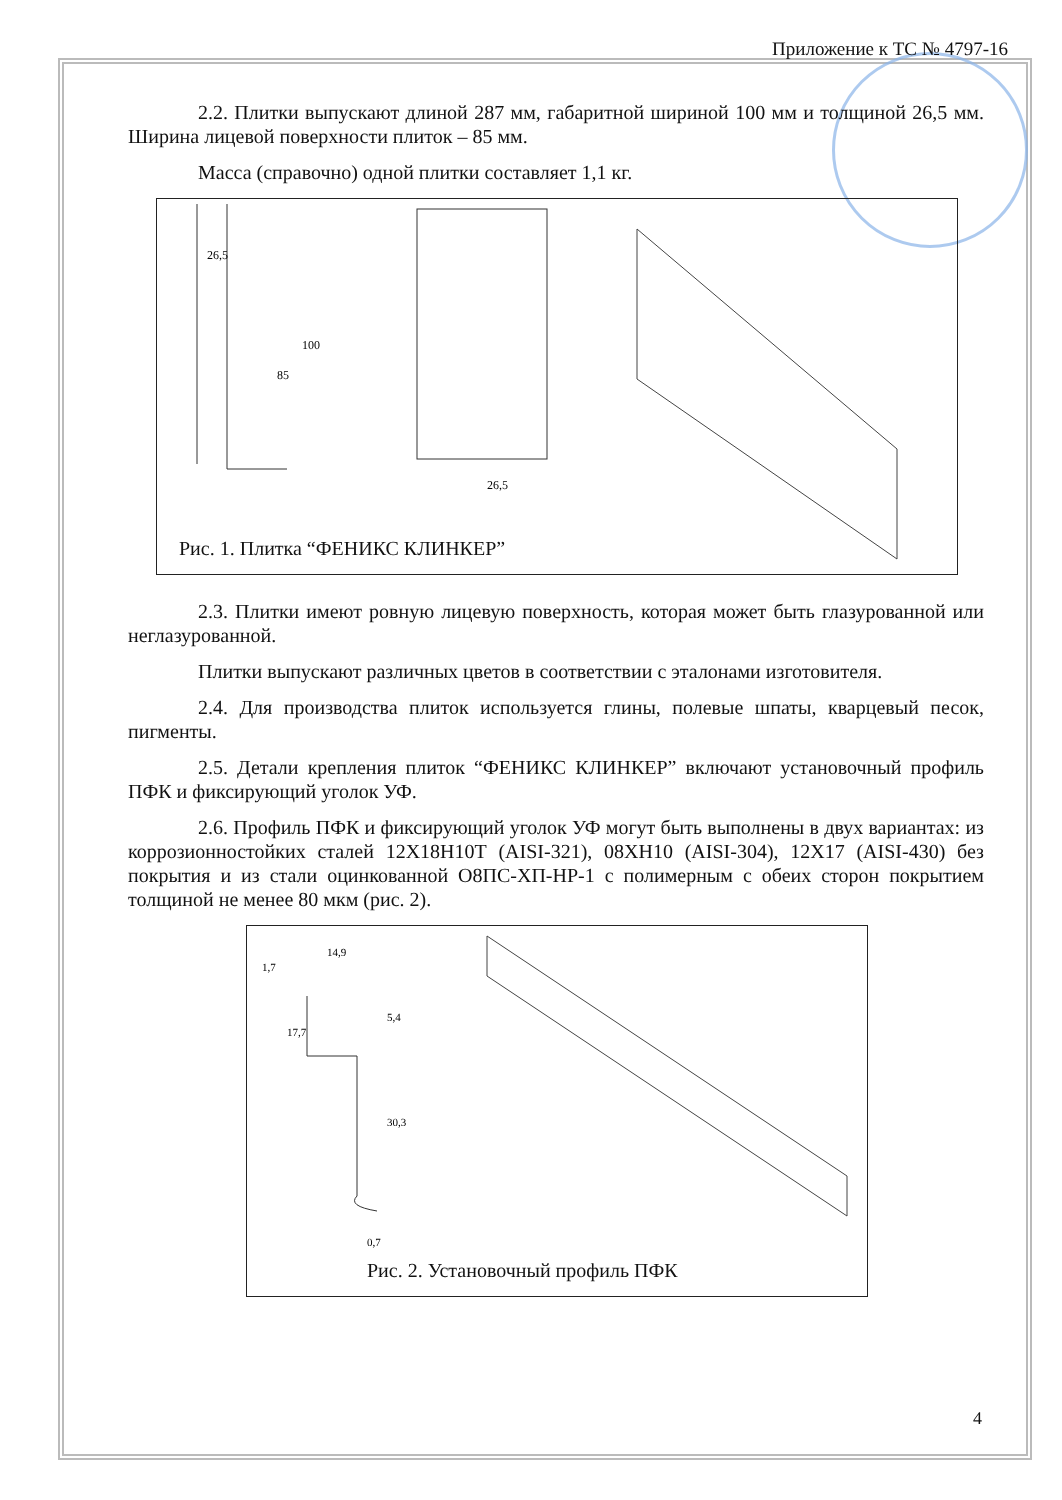Приложение к ТС № 4797-16
2.2. Плитки выпускают длиной 287 мм, габаритной шириной 100 мм и толщиной 26,5 мм. Ширина лицевой поверхности плиток – 85 мм.
Масса (справочно) одной плитки составляет 1,1 кг.
26,5
85
100
26,5
Рис. 1. Плитка “ФЕНИКС КЛИНКЕР”
2.3. Плитки имеют ровную лицевую поверхность, которая может быть глазурованной или неглазурованной.
Плитки выпускают различных цветов в соответствии с эталонами изготовителя.
2.4. Для производства плиток используется глины, полевые шпаты, кварцевый песок, пигменты.
2.5. Детали крепления плиток “ФЕНИКС КЛИНКЕР” включают установочный профиль ПФК и фиксирующий уголок УФ.
2.6. Профиль ПФК и фиксирующий уголок УФ могут быть выполнены в двух вариантах: из коррозионностойких сталей 12Х18Н10Т (AISI-321), 08ХН10 (AISI-304), 12Х17 (AISI-430) без покрытия и из стали оцинкованной О8ПС-ХП-НР-1 с полимерным с обеих сторон покрытием толщиной не менее 80 мкм (рис. 2).
14,9
1,7
17,7
5,4
30,3
0,7
Рис. 2. Установочный профиль ПФК
4